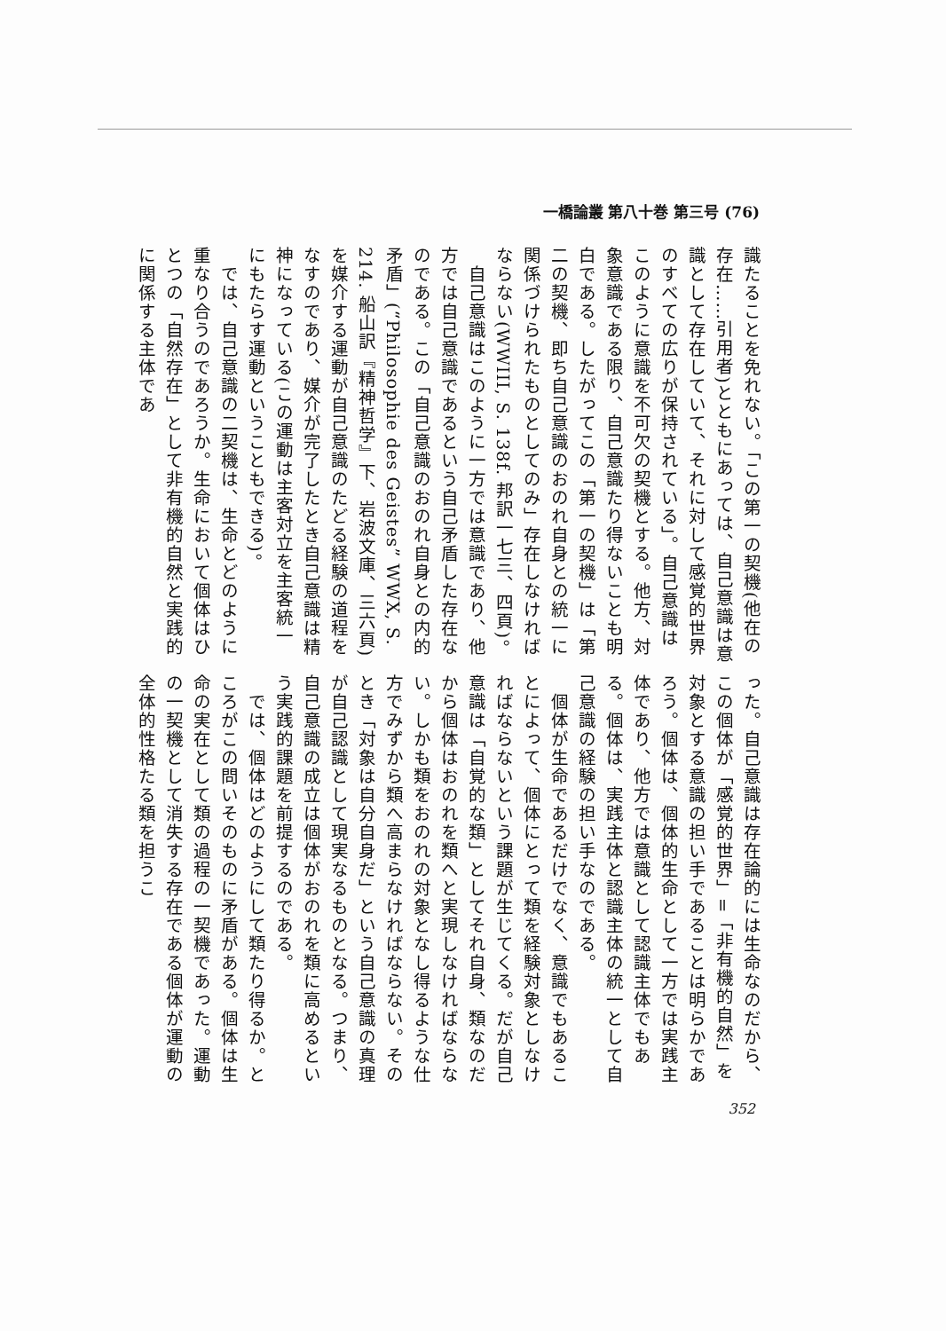一橋論叢 第八十巻 第三号 (76)
識たることを免れない。「この第一の契機(他在の存在……引用者)とともにあっては、自己意識は意識として存在していて、それに対して感覚的世界のすべての広りが保持されている」。自己意識はこのように意識を不可欠の契機とする。他方、対象意識である限り、自己意識たり得ないことも明白である。したがってこの「第一の契機」は「第二の契機、即ち自己意識のおのれ自身との統一に関係づけられたものとしてのみ」存在しなければならない(WWIII, S. 138f. 邦訳一七三、四頁)。
　自己意識はこのように一方では意識であり、他方では自己意識であるという自己矛盾した存在なのである。この「自己意識のおのれ自身との内的矛盾」(“Philosophie des Geistes” WWX, S. 214. 船山訳『精神哲学』下、岩波文庫、三六頁)を媒介する運動が自己意識のたどる経験の道程をなすのであり、媒介が完了したとき自己意識は精神になっている(この運動は主客対立を主客統一にもたらす運動ということもできる)。
　では、自己意識の二契機は、生命とどのように重なり合うのであろうか。生命において個体はひとつの「自然存在」として非有機的自然と実践的に関係する主体であ
った。自己意識は存在論的には生命なのだから、この個体が「感覚的世界」=「非有機的自然」を対象とする意識の担い手であることは明らかであろう。個体は、個体的生命として一方では実践主体であり、他方では意識として認識主体でもある。個体は、実践主体と認識主体の統一として自己意識の経験の担い手なのである。
　個体が生命であるだけでなく、意識でもあることによって、個体にとって類を経験対象としなければならないという課題が生じてくる。だが自己意識は「自覚的な類」としてそれ自身、類なのだから個体はおのれを類へと実現しなければならない。しかも類をおのれの対象となし得るような仕方でみずから類へ高まらなければならない。そのとき「対象は自分自身だ」という自己意識の真理が自己認識として現実なるものとなる。つまり、自己意識の成立は個体がおのれを類に高めるという実践的課題を前提するのである。
　では、個体はどのようにして類たり得るか。ところがこの問いそのものに矛盾がある。個体は生命の実在として類の過程の一契機であった。運動の一契機として消失する存在である個体が運動の全体的性格たる類を担うこ
352